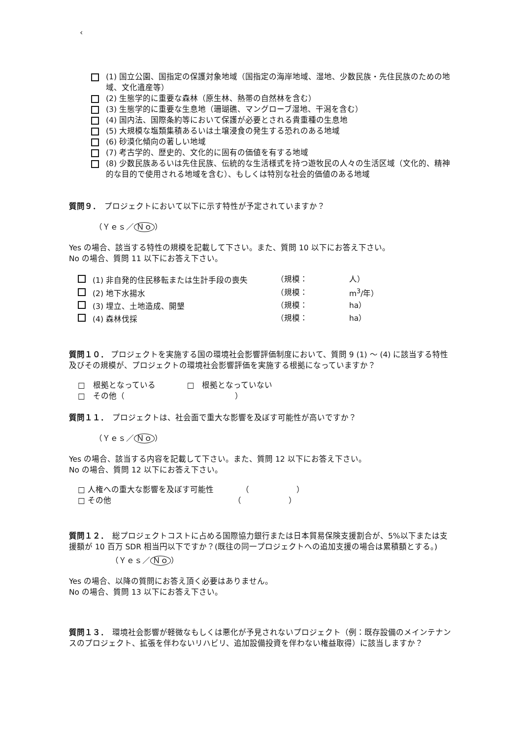‹
(1) 国立公園、国指定の保護対象地域（国指定の海岸地域、湿地、少数民族・先住民族のための地域、文化遺産等）
(2) 生態学的に重要な森林（原生林、熱帯の自然林を含む）
(3) 生態学的に重要な生息地（珊瑚礁、マングローブ湿地、干潟を含む）
(4) 国内法、国際条約等において保護が必要とされる貴重種の生息地
(5) 大規模な塩類集積あるいは土壌浸食の発生する恐れのある地域
(6) 砂漠化傾向の著しい地域
(7) 考古学的、歴史的、文化的に固有の価値を有する地域
(8) 少数民族あるいは先住民族、伝統的な生活様式を持つ遊牧民の人々の生活区域（文化的、精神的な目的で使用される地域を含む）、もしくは特別な社会的価値のある地域
質問９．　プロジェクトにおいて以下に示す特性が予定されていますか？
（Ｙｅｓ／ Ｎｏ ）
Yes の場合、該当する特性の規模を記載して下さい。また、質問 10 以下にお答え下さい。
No の場合、質問 11 以下にお答え下さい。
| (1) 非自発的住民移転または生計手段の喪失 | （規模： | 人） |
| (2) 地下水揚水 | （規模： | m<sup>3</sup>/年） |
| (3) 埋立、土地造成、開墾 | （規模： | ha） |
| (4) 森林伐採 | （規模： | ha） |
質問１０． プロジェクトを実施する国の環境社会影響評価制度において、質問 9 (1) ～ (4) に該当する特性及びその規模が、プロジェクトの環境社会影響評価を実施する根拠になっていますか？
□　根拠となっている　　　　□　根拠となっていない
□　その他（　　　　　　　　　　　　　　）
質問１１．　プロジェクトは、社会面で重大な影響を及ぼす可能性が高いですか？
（Ｙｅｓ／ Ｎｏ ）
Yes の場合、該当する内容を記載して下さい。また、質問 12 以下にお答え下さい。
No の場合、質問 12 以下にお答え下さい。
□ 人権への重大な影響を及ぼす可能性　　　　（　　　　　　）
□ その他　　　　　　　　　　　　　　　　（　　　　　　）
質問１２．　総プロジェクトコストに占める国際協力銀行または日本貿易保険支援割合が、5%以下または支援額が 10 百万 SDR 相当円以下ですか？(既往の同一プロジェクトへの追加支援の場合は累積額とする。)
（Ｙｅｓ／ Ｎｏ ）
Yes の場合、以降の質問にお答え頂く必要はありません。
No の場合、質問 13 以下にお答え下さい。
質問１３．　環境社会影響が軽微なもしくは悪化が予見されないプロジェクト（例：既存設備のメインテナンスのプロジェクト、拡張を伴わないリハビリ、追加設備投資を伴わない権益取得）に該当しますか？